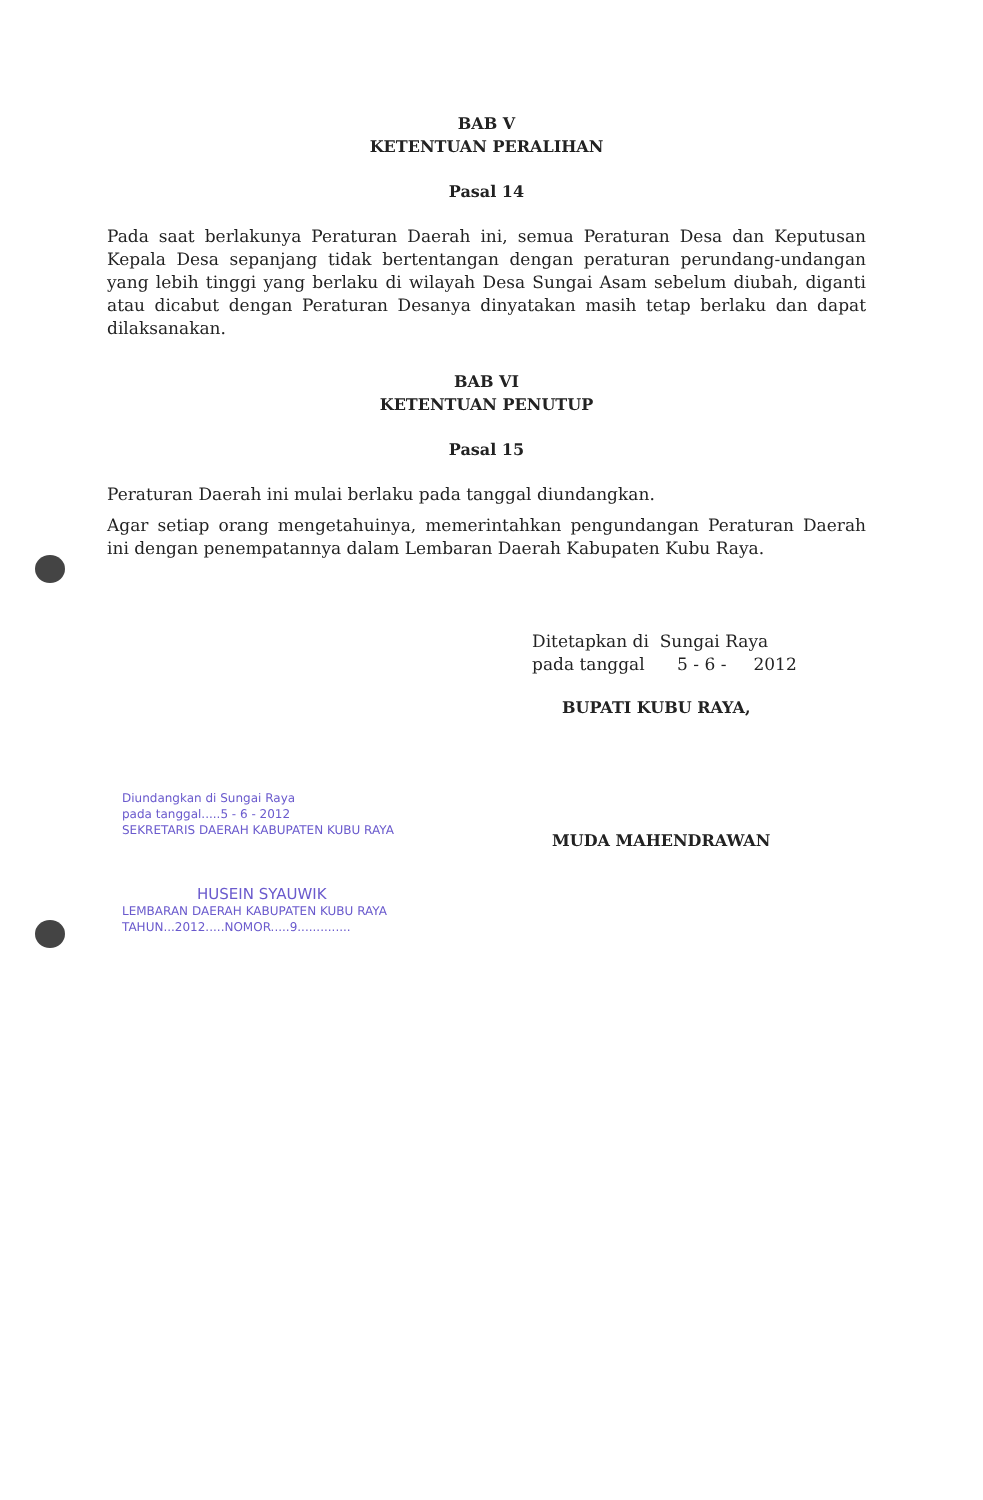BAB V
KETENTUAN PERALIHAN
Pasal 14
Pada saat berlakunya Peraturan Daerah ini, semua Peraturan Desa dan Keputusan Kepala Desa sepanjang tidak bertentangan dengan peraturan perundang-undangan yang lebih tinggi yang berlaku di wilayah Desa Sungai Asam sebelum diubah, diganti atau dicabut dengan Peraturan Desanya dinyatakan masih tetap berlaku dan dapat dilaksanakan.
BAB VI
KETENTUAN PENUTUP
Pasal 15
Peraturan Daerah ini mulai berlaku pada tanggal diundangkan.
Agar setiap orang mengetahuinya, memerintahkan pengundangan Peraturan Daerah ini dengan penempatannya dalam Lembaran Daerah Kabupaten Kubu Raya.
Ditetapkan di Sungai Raya
pada tanggal 5 - 6 - 2012
BUPATI KUBU RAYA,
MUDA MAHENDRAWAN
Diundangkan di Sungai Raya
pada tanggal.....5 - 6 - 2012
SEKRETARIS DAERAH KABUPATEN KUBU RAYA
HUSEIN SYAUWIK
LEMBARAN DAERAH KABUPATEN KUBU RAYA
TAHUN...2012.....NOMOR.....9..............